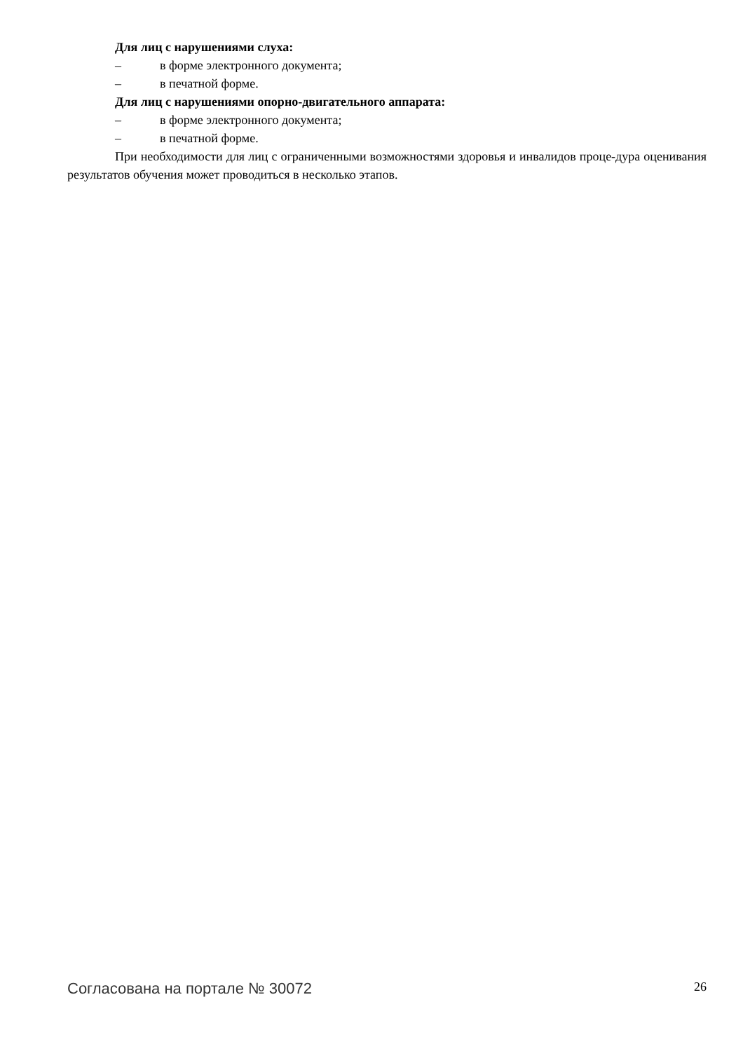Для лиц с нарушениями слуха:
– в форме электронного документа;
– в печатной форме.
Для лиц с нарушениями опорно-двигательного аппарата:
– в форме электронного документа;
– в печатной форме.
При необходимости для лиц с ограниченными возможностями здоровья и инвалидов проце-дура оценивания результатов обучения может проводиться в несколько этапов.
Согласована на портале № 30072 26